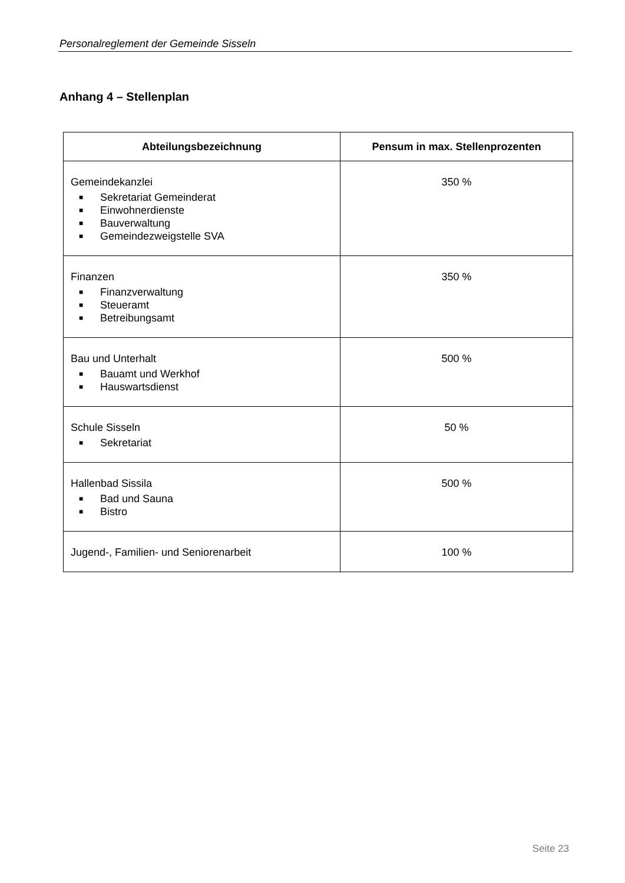Personalreglement der Gemeinde Sisseln
Anhang 4 – Stellenplan
| Abteilungsbezeichnung | Pensum in max. Stellenprozenten |
| --- | --- |
| Gemeindekanzlei ■ Sekretariat Gemeinderat ■ Einwohnerdienste ■ Bauverwaltung ■ Gemeindezweigstelle SVA | 350 % |
| Finanzen ■ Finanzverwaltung ■ Steueramt ■ Betreibungsamt | 350 % |
| Bau und Unterhalt ■ Bauamt und Werkhof ■ Hauswartsdienst | 500 % |
| Schule Sisseln ■ Sekretariat | 50 % |
| Hallenbad Sissila ■ Bad und Sauna ■ Bistro | 500 % |
| Jugend-, Familien- und Seniorenarbeit | 100 % |
Seite 23